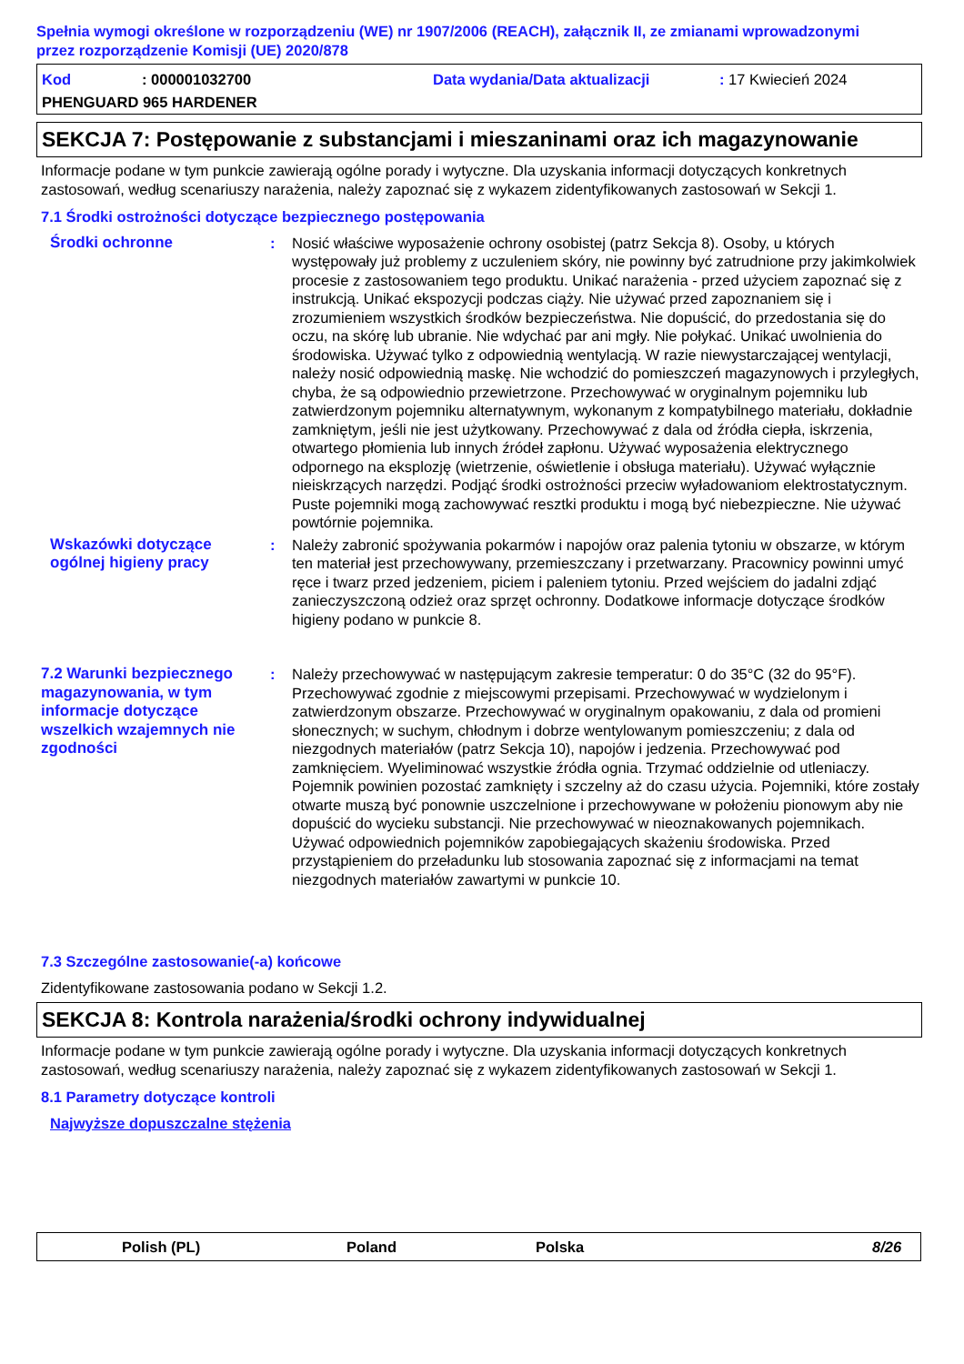Spełnia wymogi określone w rozporządzeniu (WE) nr 1907/2006 (REACH), załącznik II, ze zmianami wprowadzonymi przez rozporządzenie Komisji (UE) 2020/878
Kod: 000001032700 Data wydania/Data aktualizacji: 17 Kwiecień 2024
PHENGUARD 965 HARDENER
SEKCJA 7: Postępowanie z substancjami i mieszaninami oraz ich magazynowanie
Informacje podane w tym punkcie zawierają ogólne porady i wytyczne. Dla uzyskania informacji dotyczących konkretnych zastosowań, według scenariuszy narażenia, należy zapoznać się z wykazem zidentyfikowanych zastosowań w Sekcji 1.
7.1 Środki ostrożności dotyczące bezpiecznego postępowania
Środki ochronne : Nosić właściwe wyposażenie ochrony osobistej (patrz Sekcja 8). Osoby, u których występowały już problemy z uczuleniem skóry, nie powinny być zatrudnione przy jakimkolwiek procesie z zastosowaniem tego produktu. Unikać narażenia - przed użyciem zapoznać się z instrukcją. Unikać ekspozycji podczas ciąży. Nie używać przed zapoznaniem się i zrozumieniem wszystkich środków bezpieczeństwa. Nie dopuścić, do przedostania się do oczu, na skórę lub ubranie. Nie wdychać par ani mgły. Nie połykać. Unikać uwolnienia do środowiska. Używać tylko z odpowiednią wentylacją. W razie niewystarczającej wentylacji, należy nosić odpowiednią maskę. Nie wchodzić do pomieszczeń magazynowych i przyległych, chyba, że są odpowiednio przewietrzone. Przechowywać w oryginalnym pojemniku lub zatwierdzonym pojemniku alternatywnym, wykonanym z kompatybilnego materiału, dokładnie zamkniętym, jeśli nie jest użytkowany. Przechowywać z dala od źródła ciepła, iskrzenia, otwartego płomienia lub innych źródeł zapłonu. Używać wyposażenia elektrycznego odpornego na eksplozję (wietrzenie, oświetlenie i obsługa materiału). Używać wyłącznie nieiskrzących narzędzi. Podjąć środki ostrożności przeciw wyładowaniom elektrostatycznym. Puste pojemniki mogą zachowywać resztki produktu i mogą być niebezpieczne. Nie używać powtórnie pojemnika.
Wskazówki dotyczące ogólnej higieny pracy
: Należy zabronić spożywania pokarmów i napojów oraz palenia tytoniu w obszarze, w którym ten materiał jest przechowywany, przemieszczany i przetwarzany. Pracownicy powinni umyć ręce i twarz przed jedzeniem, piciem i paleniem tytoniu. Przed wejściem do jadalni zdjąć zanieczyszczoną odzież oraz sprzęt ochronny. Dodatkowe informacje dotyczące środków higieny podano w punkcie 8.
7.2 Warunki bezpiecznego magazynowania, w tym informacje dotyczące wszelkich wzajemnych nie zgodności
: Należy przechowywać w następującym zakresie temperatur: 0 do 35°C (32 do 95°F). Przechowywać zgodnie z miejscowymi przepisami. Przechowywać w wydzielonym i zatwierdzonym obszarze. Przechowywać w oryginalnym opakowaniu, z dala od promieni słonecznych; w suchym, chłodnym i dobrze wentylowanym pomieszczeniu; z dala od niezgodnych materiałów (patrz Sekcja 10), napojów i jedzenia. Przechowywać pod zamknięciem. Wyeliminować wszystkie źródła ognia. Trzymać oddzielnie od utleniaczy. Pojemnik powinien pozostać zamknięty i szczelny aż do czasu użycia. Pojemniki, które zostały otwarte muszą być ponownie uszczelnione i przechowywane w położeniu pionowym aby nie dopuścić do wycieku substancji. Nie przechowywać w nieoznakowanych pojemnikach. Używać odpowiednich pojemników zapobiegających skażeniu środowiska. Przed przystąpieniem do przeładunku lub stosowania zapoznać się z informacjami na temat niezgodnych materiałów zawartymi w punkcie 10.
7.3 Szczególne zastosowanie(-a) końcowe
Zidentyfikowane zastosowania podano w Sekcji 1.2.
SEKCJA 8: Kontrola narażenia/środki ochrony indywidualnej
Informacje podane w tym punkcie zawierają ogólne porady i wytyczne. Dla uzyskania informacji dotyczących konkretnych zastosowań, według scenariuszy narażenia, należy zapoznać się z wykazem zidentyfikowanych zastosowań w Sekcji 1.
8.1 Parametry dotyczące kontroli
Najwyższe dopuszczalne stężenia
Polish (PL) Poland Polska 8/26